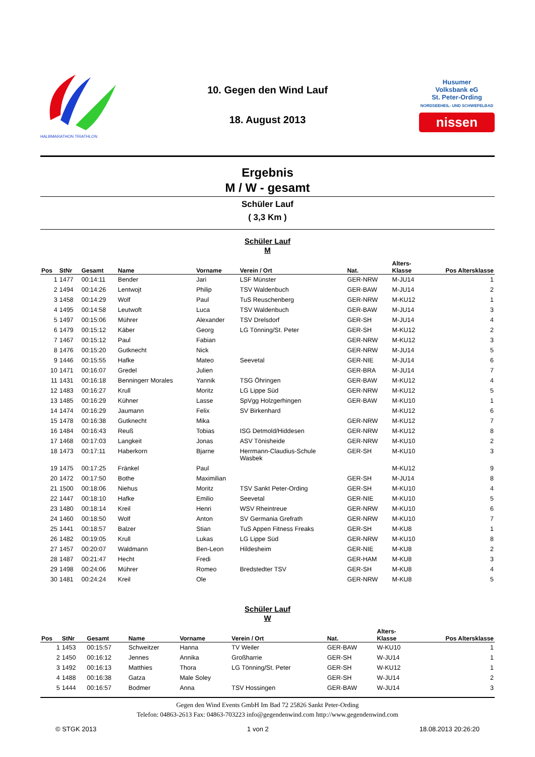HALBMARATHON TRIATHLON
10. Gegen den Wind Lauf
18. August 2013
Husumer
Volksbank eG
St. Peter-Ording
NORDSEEHEIL- UND SCHWEFELBAD
nissen
Ergebnis
M / W - gesamt
Schüler Lauf
( 3,3 Km )
Schüler Lauf
M
| Pos | StNr | Gesamt | Name | Vorname | Verein / Ort | Nat. | Alters- Klasse | Pos Altersklasse |
| --- | --- | --- | --- | --- | --- | --- | --- | --- |
| 1 | 1477 | 00:14:11 | Bender | Jari | LSF Münster | GER-NRW | M-JU14 | 1 |
| 2 | 1494 | 00:14:26 | Lentwojt | Philip | TSV Waldenbuch | GER-BAW | M-JU14 | 2 |
| 3 | 1458 | 00:14:29 | Wolf | Paul | TuS Reuschenberg | GER-NRW | M-KU12 | 1 |
| 4 | 1495 | 00:14:58 | Leutwoft | Luca | TSV Waldenbuch | GER-BAW | M-JU14 | 3 |
| 5 | 1497 | 00:15:06 | Mührer | Alexander | TSV Drelsdorf | GER-SH | M-JU14 | 4 |
| 6 | 1479 | 00:15:12 | Käber | Georg | LG Tönning/St. Peter | GER-SH | M-KU12 | 2 |
| 7 | 1467 | 00:15:12 | Paul | Fabian | | GER-NRW | M-KU12 | 3 |
| 8 | 1476 | 00:15:20 | Gutknecht | Nick | | GER-NRW | M-JU14 | 5 |
| 9 | 1446 | 00:15:55 | Hafke | Mateo | Seevetal | GER-NIE | M-JU14 | 6 |
| 10 | 1471 | 00:16:07 | Gredel | Julien | | GER-BRA | M-JU14 | 7 |
| 11 | 1431 | 00:16:18 | Benningerr Morales | Yannik | TSG Öhringen | GER-BAW | M-KU12 | 4 |
| 12 | 1483 | 00:16:27 | Krull | Moritz | LG Lippe Süd | GER-NRW | M-KU12 | 5 |
| 13 | 1485 | 00:16:29 | Kühner | Lasse | SpVgg Holzgerhingen | GER-BAW | M-KU10 | 1 |
| 14 | 1474 | 00:16:29 | Jaumann | Felix | SV Birkenhard | | M-KU12 | 6 |
| 15 | 1478 | 00:16:38 | Gutknecht | Mika | | GER-NRW | M-KU12 | 7 |
| 16 | 1484 | 00:16:43 | Reuß | Tobias | ISG Detmold/Hiddesen | GER-NRW | M-KU12 | 8 |
| 17 | 1468 | 00:17:03 | Langkeit | Jonas | ASV Tönisheide | GER-NRW | M-KU10 | 2 |
| 18 | 1473 | 00:17:11 | Haberkorn | Bjarne | Herrmann-Claudius-Schule Wasbek | GER-SH | M-KU10 | 3 |
| 19 | 1475 | 00:17:25 | Fränkel | Paul | | | M-KU12 | 9 |
| 20 | 1472 | 00:17:50 | Bothe | Maximilian | | GER-SH | M-JU14 | 8 |
| 21 | 1500 | 00:18:06 | Niehus | Moritz | TSV Sankt Peter-Ording | GER-SH | M-KU10 | 4 |
| 22 | 1447 | 00:18:10 | Hafke | Emilio | Seevetal | GER-NIE | M-KU10 | 5 |
| 23 | 1480 | 00:18:14 | Kreil | Henri | WSV Rheintreue | GER-NRW | M-KU10 | 6 |
| 24 | 1460 | 00:18:50 | Wolf | Anton | SV Germania Grefrath | GER-NRW | M-KU10 | 7 |
| 25 | 1441 | 00:18:57 | Balzer | Stian | TuS Appen Fitness Freaks | GER-SH | M-KU8 | 1 |
| 26 | 1482 | 00:19:05 | Krull | Lukas | LG Lippe Süd | GER-NRW | M-KU10 | 8 |
| 27 | 1457 | 00:20:07 | Waldmann | Ben-Leon | Hildesheim | GER-NIE | M-KU8 | 2 |
| 28 | 1487 | 00:21:47 | Hecht | Fredi | | GER-HAM | M-KU8 | 3 |
| 29 | 1498 | 00:24:06 | Mührer | Romeo | Bredstedter TSV | GER-SH | M-KU8 | 4 |
| 30 | 1481 | 00:24:24 | Kreil | Ole | | GER-NRW | M-KU8 | 5 |
Schüler Lauf
W
| Pos | StNr | Gesamt | Name | Vorname | Verein / Ort | Nat. | Alters- Klasse | Pos Altersklasse |
| --- | --- | --- | --- | --- | --- | --- | --- | --- |
| 1 | 1453 | 00:15:57 | Schweitzer | Hanna | TV Weiler | GER-BAW | W-KU10 | 1 |
| 2 | 1450 | 00:16:12 | Jennes | Annika | Großharrie | GER-SH | W-JU14 | 1 |
| 3 | 1492 | 00:16:13 | Matthies | Thora | LG Tönning/St. Peter | GER-SH | W-KU12 | 1 |
| 4 | 1488 | 00:16:38 | Gatza | Male Soley | | GER-SH | W-JU14 | 2 |
| 5 | 1444 | 00:16:57 | Bodmer | Anna | TSV Hossingen | GER-BAW | W-JU14 | 3 |
Gegen den Wind Events GmbH Im Bad 72 25826 Sankt Peter-Ording
Telefon: 04863-2613 Fax: 04863-703223 info@gegendenwind.com http://www.gegendenwind.com
© STGK 2013 1 von 2 18.08.2013 20:26:20